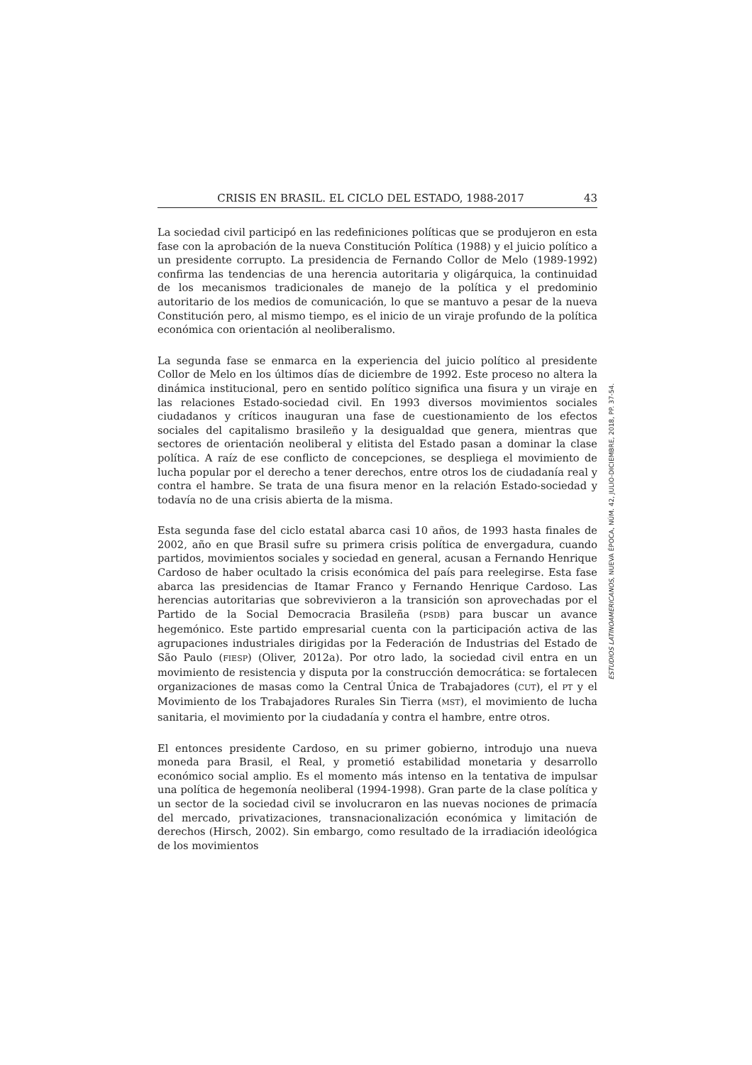CRISIS EN BRASIL. EL CICLO DEL ESTADO, 1988-2017 43
La sociedad civil participó en las redefiniciones políticas que se produjeron en esta fase con la aprobación de la nueva Constitución Política (1988) y el juicio político a un presidente corrupto. La presidencia de Fernando Collor de Melo (1989-1992) confirma las tendencias de una herencia autoritaria y oligárquica, la continuidad de los mecanismos tradicionales de manejo de la política y el predominio autoritario de los medios de comunicación, lo que se mantuvo a pesar de la nueva Constitución pero, al mismo tiempo, es el inicio de un viraje profundo de la política económica con orientación al neoliberalismo.
La segunda fase se enmarca en la experiencia del juicio político al presidente Collor de Melo en los últimos días de diciembre de 1992. Este proceso no altera la dinámica institucional, pero en sentido político significa una fisura y un viraje en las relaciones Estado-sociedad civil. En 1993 diversos movimientos sociales ciudadanos y críticos inauguran una fase de cuestionamiento de los efectos sociales del capitalismo brasileño y la desigualdad que genera, mientras que sectores de orientación neoliberal y elitista del Estado pasan a dominar la clase política. A raíz de ese conflicto de concepciones, se despliega el movimiento de lucha popular por el derecho a tener derechos, entre otros los de ciudadanía real y contra el hambre. Se trata de una fisura menor en la relación Estado-sociedad y todavía no de una crisis abierta de la misma.
Esta segunda fase del ciclo estatal abarca casi 10 años, de 1993 hasta finales de 2002, año en que Brasil sufre su primera crisis política de envergadura, cuando partidos, movimientos sociales y sociedad en general, acusan a Fernando Henrique Cardoso de haber ocultado la crisis económica del país para reelegirse. Esta fase abarca las presidencias de Itamar Franco y Fernando Henrique Cardoso. Las herencias autoritarias que sobrevivieron a la transición son aprovechadas por el Partido de la Social Democracia Brasileña (PSDB) para buscar un avance hegemónico. Este partido empresarial cuenta con la participación activa de las agrupaciones industriales dirigidas por la Federación de Industrias del Estado de São Paulo (FIESP) (Oliver, 2012a). Por otro lado, la sociedad civil entra en un movimiento de resistencia y disputa por la construcción democrática: se fortalecen organizaciones de masas como la Central Única de Trabajadores (CUT), el PT y el Movimiento de los Trabajadores Rurales Sin Tierra (MST), el movimiento de lucha sanitaria, el movimiento por la ciudadanía y contra el hambre, entre otros.
El entonces presidente Cardoso, en su primer gobierno, introdujo una nueva moneda para Brasil, el Real, y prometió estabilidad monetaria y desarrollo económico social amplio. Es el momento más intenso en la tentativa de impulsar una política de hegemonía neoliberal (1994-1998). Gran parte de la clase política y un sector de la sociedad civil se involucraron en las nuevas nociones de primacía del mercado, privatizaciones, transnacionalización económica y limitación de derechos (Hirsch, 2002). Sin embargo, como resultado de la irradiación ideológica de los movimientos
ESTUDIOS LATINOAMERICANOS, NUEVA ÉPOCA, NÚM. 42, JULIO-DICIEMBRE, 2018, PP. 37-54.